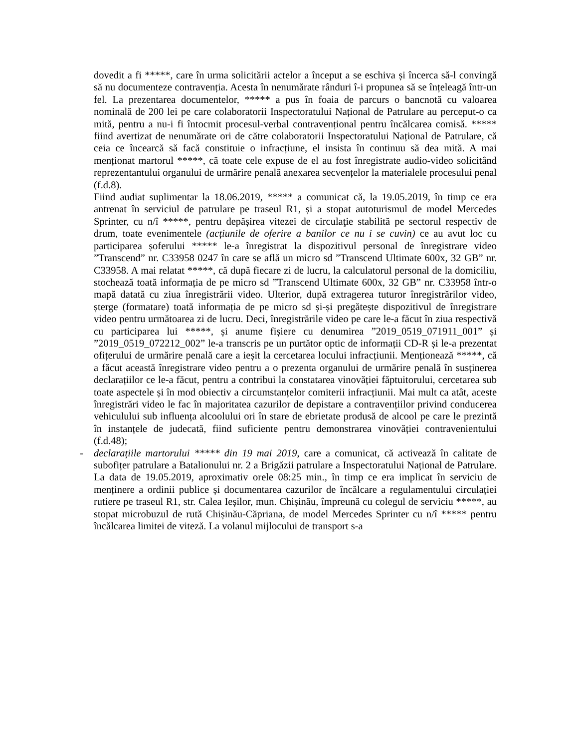dovedit a fi *****, care în urma solicitării actelor a început a se eschiva și încerca să-l convingă să nu documenteze contravenția. Acesta în nenumărate rânduri î-i propunea să se înțeleagă într-un fel. La prezentarea documentelor, ***** a pus în foaia de parcurs o bancnotă cu valoarea nominală de 200 lei pe care colaboratorii Inspectoratului Național de Patrulare au perceput-o ca mită, pentru a nu-i fi întocmit procesul-verbal contravențional pentru încălcarea comisă. ***** fiind avertizat de nenumărate ori de către colaboratorii Inspectoratului Național de Patrulare, că ceia ce încearcă să facă constituie o infracțiune, el insista în continuu să dea mită. A mai menționat martorul *****, că toate cele expuse de el au fost înregistrate audio-video solicitând reprezentantului organului de urmărire penală anexarea secvențelor la materialele procesului penal (f.d.8).
Fiind audiat suplimentar la 18.06.2019, ***** a comunicat că, la 19.05.2019, în timp ce era antrenat în serviciul de patrulare pe traseul R1, și a stopat autoturismul de model Mercedes Sprinter, cu n/î *****, pentru depășirea vitezei de circulaţie stabilită pe sectorul respectiv de drum, toate evenimentele (acțiunile de oferire a banilor ce nu i se cuvin) ce au avut loc cu participarea șoferului ***** le-a înregistrat la dispozitivul personal de înregistrare video ”Transcend” nr. C33958 0247 în care se află un micro sd ”Transcend Ultimate 600x, 32 GB” nr. C33958. A mai relatat *****, că după fiecare zi de lucru, la calculatorul personal de la domiciliu, stochează toată informația de pe micro sd ”Transcend Ultimate 600x, 32 GB” nr. C33958 într-o mapă datată cu ziua înregistrării video. Ulterior, după extragerea tuturor înregistrărilor video, șterge (formatare) toată informația de pe micro sd și-și pregătește dispozitivul de înregistrare video pentru următoarea zi de lucru. Deci, înregistrările video pe care le-a făcut în ziua respectivă cu participarea lui *****, și anume fișiere cu denumirea ”2019_0519_071911_001” și ”2019_0519_072212_002” le-a transcris pe un purtător optic de informații CD-R și le-a prezentat ofițerului de urmărire penală care a ieșit la cercetarea locului infracțiunii. Menționează *****, că a făcut această înregistrare video pentru a o prezenta organului de urmărire penală în susținerea declarațiilor ce le-a făcut, pentru a contribui la constatarea vinovăției făptuitorului, cercetarea sub toate aspectele și în mod obiectiv a circumstanțelor comiterii infracțiunii. Mai mult ca atât, aceste înregistrări video le fac în majoritatea cazurilor de depistare a contravențiilor privind conducerea vehiculului sub influența alcoolului ori în stare de ebrietate produsă de alcool pe care le prezintă în instanțele de judecată, fiind suficiente pentru demonstrarea vinovăției contravenientului (f.d.48);
- declarațiile martorului ***** din 19 mai 2019, care a comunicat, că activează în calitate de subofițer patrulare a Batalionului nr. 2 a Brigăzii patrulare a Inspectoratului Național de Patrulare. La data de 19.05.2019, aproximativ orele 08:25 min., în timp ce era implicat în serviciu de menținere a ordinii publice și documentarea cazurilor de încălcare a regulamentului circulației rutiere pe traseul R1, str. Calea Ieșilor, mun. Chișinău, împreună cu colegul de serviciu *****, au stopat microbuzul de rută Chișinău-Căpriana, de model Mercedes Sprinter cu n/î ***** pentru încălcarea limitei de viteză. La volanul mijlocului de transport s-a